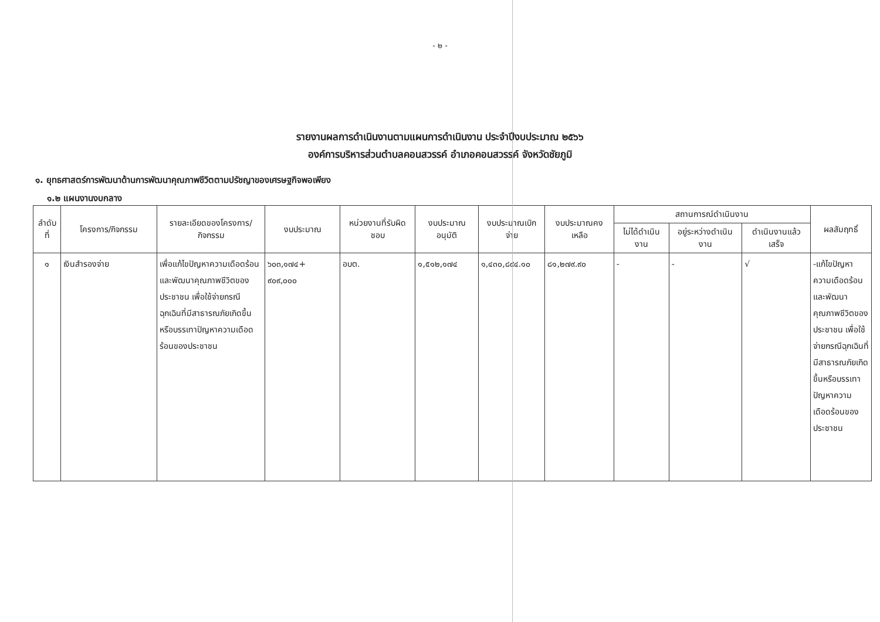- ๒ -
รายงานผลการดำเนินงานตามแผนการดำเนินงาน ประจำปีงบประมาณ ๒๕๖๖
องค์การบริหารส่วนตำบลคอนสวรรค์ อำเภอคอนสวรรค์ จังหวัดชัยภูมิ
๑. ยุทธศาสตร์การพัฒนาด้านการพัฒนาคุณภาพชีวิตตามปรัชญาของเศรษฐกิจพอเพียง
๑.๒ แผนงานงบกลาง
| ลำดับที่ | โครงการ/กิจกรรม | รายละเอียดของโครงการ/กิจกรรม | งบประมาณ | หน่วยงานที่รับผิดชอบ | งบประมาณอนุมัติ | งบประมาณเบิกจ่าย | งบประมาณคงเหลือ | สถานการณ์ดำเนินงาน | | | ผลสัมฤทธิ์ |
| --- | --- | --- | --- | --- | --- | --- | --- | --- | --- | --- | --- |
| | | | | | | | | ไม่ได้ดำเนินงาน | อยู่ระหว่างดำเนินงาน | ดำเนินงานแล้วเสร็จ | |
| ๑ | เงินสำรองจ่าย | เพื่อแก้ไขปัญหาความเดือดร้อนและพัฒนาคุณภาพชีวิตของประชาชน เพื่อใช้จ่ายกรณีฉุกเฉินที่มีสาธารณภัยเกิดขึ้นหรือบรรเทาปัญหาความเดือดร้อนของประชาชน | ๖๐๓,๑๗๔+ ๙๐๙,๐๐๐ | อบต. | ๑,๕๑๒,๑๗๔ | ๑,๔๓๐,๘๙๔.๑๐ | ๘๑,๒๗๙.๙๐ | - | - | √ | -แก้ไขปัญหาความเดือดร้อนและพัฒนาคุณภาพชีวิตของประชาชน เพื่อใช้จ่ายกรณีฉุกเฉินที่มีสาธารณภัยเกิดขึ้นหรือบรรเทาปัญหาความเดือดร้อนของประชาชน |